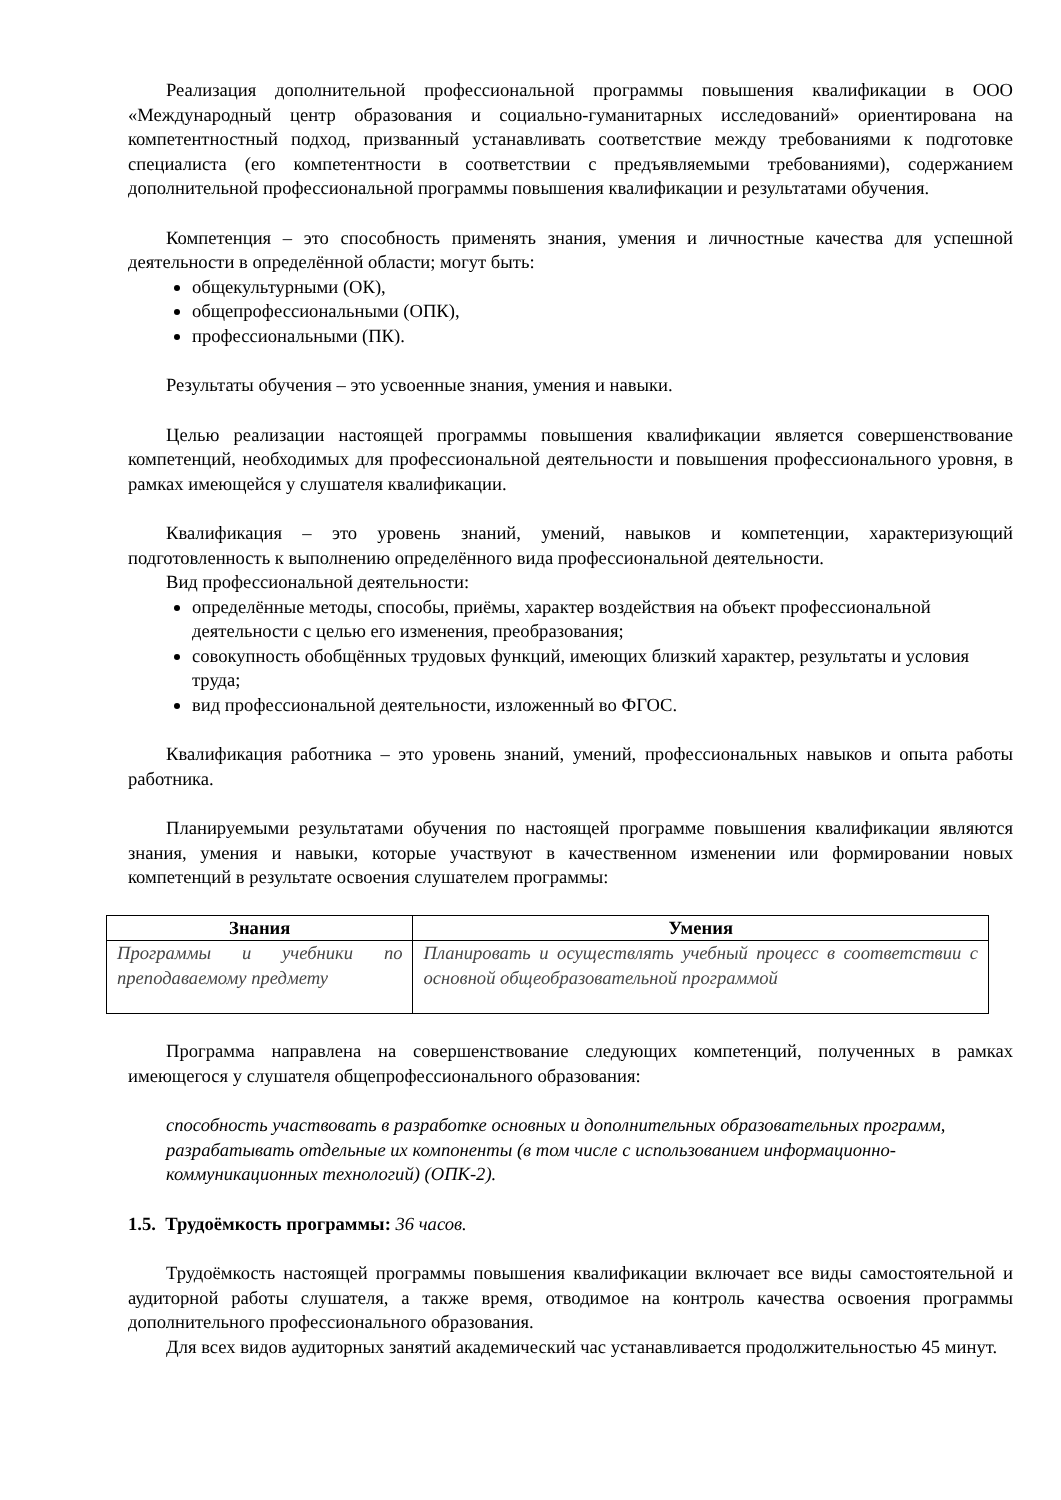Реализация дополнительной профессиональной программы повышения квалификации в ООО «Международный центр образования и социально-гуманитарных исследований» ориентирована на компетентностный подход, призванный устанавливать соответствие между требованиями к подготовке специалиста (его компетентности в соответствии с предъявляемыми требованиями), содержанием дополнительной профессиональной программы повышения квалификации и результатами обучения.
Компетенция – это способность применять знания, умения и личностные качества для успешной деятельности в определённой области; могут быть:
общекультурными (ОК),
общепрофессиональными (ОПК),
профессиональными (ПК).
Результаты обучения – это усвоенные знания, умения и навыки.
Целью реализации настоящей программы повышения квалификации является совершенствование компетенций, необходимых для профессиональной деятельности и повышения профессионального уровня, в рамках имеющейся у слушателя квалификации.
Квалификация – это уровень знаний, умений, навыков и компетенции, характеризующий подготовленность к выполнению определённого вида профессиональной деятельности.
Вид профессиональной деятельности:
определённые методы, способы, приёмы, характер воздействия на объект профессиональной деятельности с целью его изменения, преобразования;
совокупность обобщённых трудовых функций, имеющих близкий характер, результаты и условия труда;
вид профессиональной деятельности, изложенный во ФГОС.
Квалификация работника – это уровень знаний, умений, профессиональных навыков и опыта работы работника.
Планируемыми результатами обучения по настоящей программе повышения квалификации являются знания, умения и навыки, которые участвуют в качественном изменении или формировании новых компетенций в результате освоения слушателем программы:
| Знания | Умения |
| --- | --- |
| Программы и учебники по преподаваемому предмету | Планировать и осуществлять учебный процесс в соответствии с основной общеобразовательной программой |
Программа направлена на совершенствование следующих компетенций, полученных в рамках имеющегося у слушателя общепрофессионального образования:
способность участвовать в разработке основных и дополнительных образовательных программ, разрабатывать отдельные их компоненты (в том числе с использованием информационно-коммуникационных технологий) (ОПК-2).
1.5. Трудоёмкость программы: 36 часов.
Трудоёмкость настоящей программы повышения квалификации включает все виды самостоятельной и аудиторной работы слушателя, а также время, отводимое на контроль качества освоения программы дополнительного профессионального образования.
Для всех видов аудиторных занятий академический час устанавливается продолжительностью 45 минут.